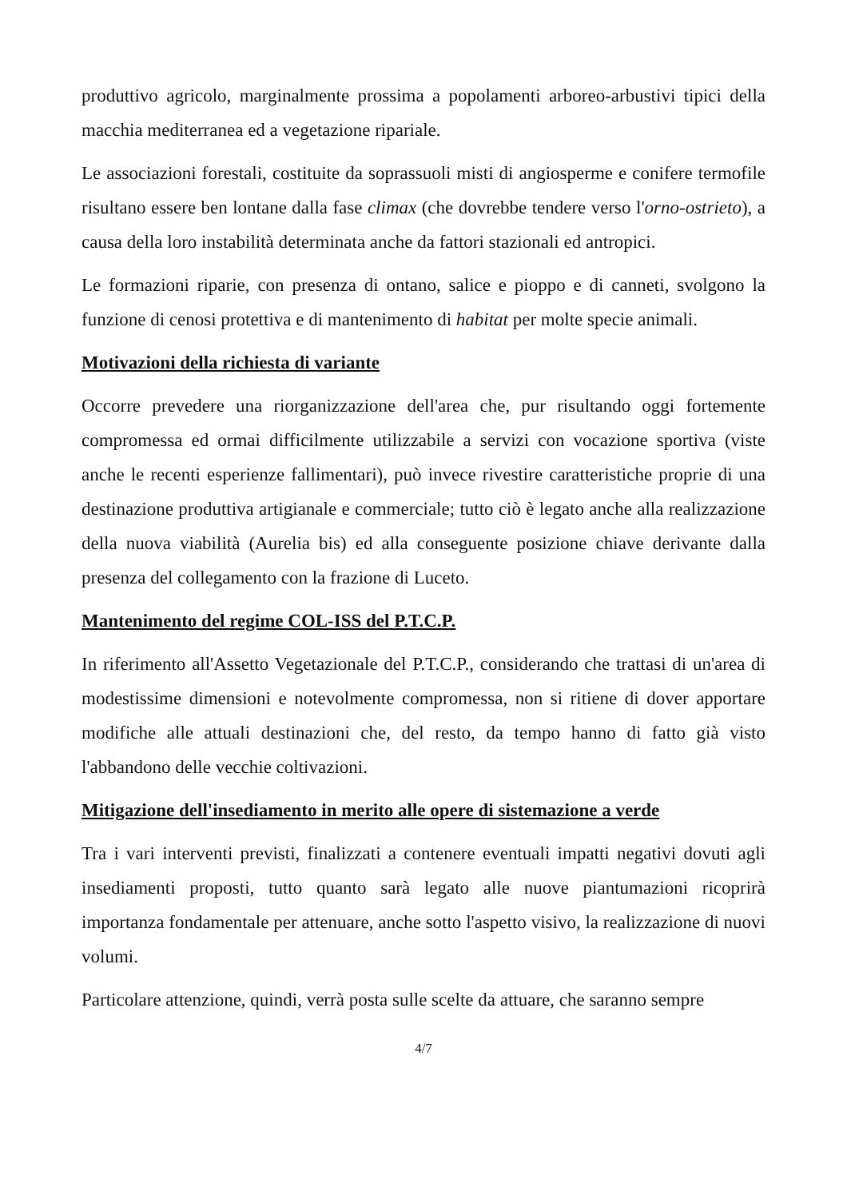produttivo agricolo, marginalmente prossima a popolamenti arboreo-arbustivi tipici della macchia mediterranea ed a vegetazione ripariale.
Le associazioni forestali, costituite da soprassuoli misti di angiosperme e conifere termofile risultano essere ben lontane dalla fase climax (che dovrebbe tendere verso l'orno-ostrieto), a causa della loro instabilità determinata anche da fattori stazionali ed antropici.
Le formazioni riparie, con presenza di ontano, salice e pioppo e di canneti, svolgono la funzione di cenosi protettiva e di mantenimento di habitat per molte specie animali.
Motivazioni della richiesta di variante
Occorre prevedere una riorganizzazione dell'area che, pur risultando oggi fortemente compromessa ed ormai difficilmente utilizzabile a servizi con vocazione sportiva (viste anche le recenti esperienze fallimentari), può invece rivestire caratteristiche proprie di una destinazione produttiva artigianale e commerciale; tutto ciò è legato anche alla realizzazione della nuova viabilità (Aurelia bis) ed alla conseguente posizione chiave derivante dalla presenza del collegamento con la frazione di Luceto.
Mantenimento del regime COL-ISS del P.T.C.P.
In riferimento all'Assetto Vegetazionale del P.T.C.P., considerando che trattasi di un'area di modestissime dimensioni e notevolmente compromessa, non si ritiene di dover apportare modifiche alle attuali destinazioni che, del resto, da tempo hanno di fatto già visto l'abbandono delle vecchie coltivazioni.
Mitigazione dell'insediamento in merito alle opere di sistemazione a verde
Tra i vari interventi previsti, finalizzati a contenere eventuali impatti negativi dovuti agli insediamenti proposti, tutto quanto sarà legato alle nuove piantumazioni ricoprirà importanza fondamentale per attenuare, anche sotto l'aspetto visivo, la realizzazione di nuovi volumi.
Particolare attenzione, quindi, verrà posta sulle scelte da attuare, che saranno sempre
4/7